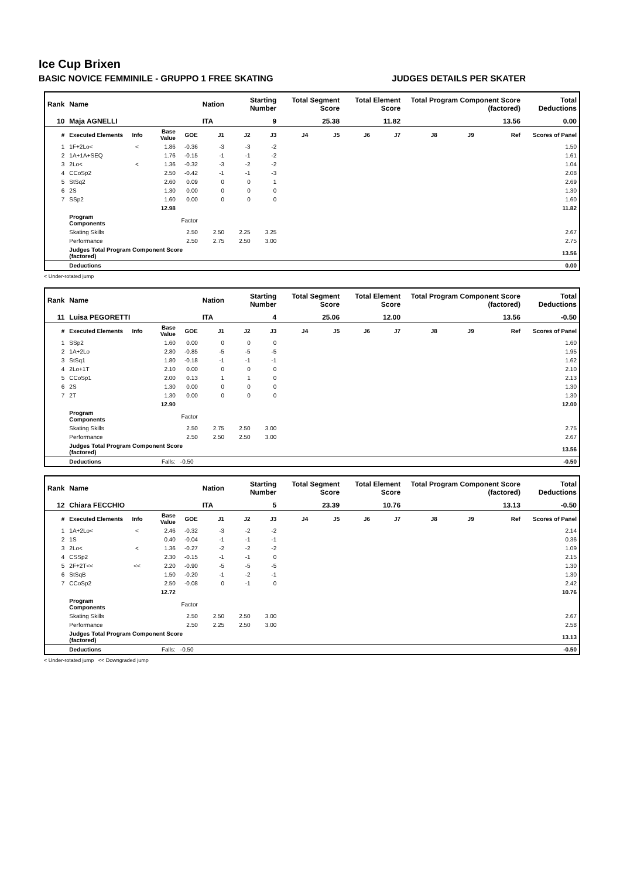Ice Cup Brixen
BASIC NOVICE FEMMINILE - GRUPPO 1 FREE SKATING JUDGES DETAILS PER SKATER
| Rank | Name | | | | Nation | Starting Number | | Total Segment Score | | Total Element Score | | Total Program Component Score (factored) | | | Total Deductions |
| --- | --- | --- | --- | --- | --- | --- | --- | --- | --- | --- | --- | --- | --- | --- | --- |
| 10 | Maja AGNELLI | | | | ITA | 9 | | 25.38 | | 11.82 | | 13.56 | | | 0.00 |
| # | Executed Elements | Info | Base Value | GOE | J1 | J2 | J3 | J4 | J5 | J6 | J7 | J8 | J9 | Ref | Scores of Panel |
| 1 | 1F+2Lo< | < | 1.86 | -0.36 | -3 | -3 | -2 | | | | | | | | 1.50 |
| 2 | 1A+1A+SEQ | | 1.76 | -0.15 | -1 | -1 | -2 | | | | | | | | 1.61 |
| 3 | 2Lo< | < | 1.36 | -0.32 | -3 | -2 | -2 | | | | | | | | 1.04 |
| 4 | CCoSp2 | | 2.50 | -0.42 | -1 | -1 | -3 | | | | | | | | 2.08 |
| 5 | StSq2 | | 2.60 | 0.09 | 0 | 0 | 1 | | | | | | | | 2.69 |
| 6 | 2S | | 1.30 | 0.00 | 0 | 0 | 0 | | | | | | | | 1.30 |
| 7 | SSp2 | | 1.60 | 0.00 | 0 | 0 | 0 | | | | | | | | 1.60 |
| | | | 12.98 | | | | | | | | | | | | 11.82 |
| | Program Components | | | Factor | | | | | | | | | | | |
| | Skating Skills | | | 2.50 | 2.50 | 2.25 | 3.25 | | | | | | | | 2.67 |
| | Performance | | | 2.50 | 2.75 | 2.50 | 3.00 | | | | | | | | 2.75 |
| | Judges Total Program Component Score (factored) | | | | | | | | | | | | | | 13.56 |
| | Deductions | | | | | | | | | | | | | | 0.00 |
< Under-rotated jump
| Rank | Name | | | | Nation | Starting Number | | Total Segment Score | | Total Element Score | | Total Program Component Score (factored) | | | Total Deductions |
| --- | --- | --- | --- | --- | --- | --- | --- | --- | --- | --- | --- | --- | --- | --- | --- |
| 11 | Luisa PEGORETTI | | | | ITA | 4 | | 25.06 | | 12.00 | | 13.56 | | | -0.50 |
| # | Executed Elements | Info | Base Value | GOE | J1 | J2 | J3 | J4 | J5 | J6 | J7 | J8 | J9 | Ref | Scores of Panel |
| 1 | SSp2 | | 1.60 | 0.00 | 0 | 0 | 0 | | | | | | | | 1.60 |
| 2 | 1A+2Lo | | 2.80 | -0.85 | -5 | -5 | -5 | | | | | | | | 1.95 |
| 3 | StSq1 | | 1.80 | -0.18 | -1 | -1 | -1 | | | | | | | | 1.62 |
| 4 | 2Lo+1T | | 2.10 | 0.00 | 0 | 0 | 0 | | | | | | | | 2.10 |
| 5 | CCoSp1 | | 2.00 | 0.13 | 1 | 1 | 0 | | | | | | | | 2.13 |
| 6 | 2S | | 1.30 | 0.00 | 0 | 0 | 0 | | | | | | | | 1.30 |
| 7 | 2T | | 1.30 | 0.00 | 0 | 0 | 0 | | | | | | | | 1.30 |
| | | | 12.90 | | | | | | | | | | | | 12.00 |
| | Program Components | | | Factor | | | | | | | | | | | |
| | Skating Skills | | | 2.50 | 2.75 | 2.50 | 3.00 | | | | | | | | 2.75 |
| | Performance | | | 2.50 | 2.50 | 2.50 | 3.00 | | | | | | | | 2.67 |
| | Judges Total Program Component Score (factored) | | | | | | | | | | | | | | 13.56 |
| | Deductions | | Falls: | -0.50 | | | | | | | | | | | -0.50 |
| Rank | Name | | | | Nation | Starting Number | | Total Segment Score | | Total Element Score | | Total Program Component Score (factored) | | | Total Deductions |
| --- | --- | --- | --- | --- | --- | --- | --- | --- | --- | --- | --- | --- | --- | --- | --- |
| 12 | Chiara FECCHIO | | | | ITA | 5 | | 23.39 | | 10.76 | | 13.13 | | | -0.50 |
| # | Executed Elements | Info | Base Value | GOE | J1 | J2 | J3 | J4 | J5 | J6 | J7 | J8 | J9 | Ref | Scores of Panel |
| 1 | 1A+2Lo< | < | 2.46 | -0.32 | -3 | -2 | -2 | | | | | | | | 2.14 |
| 2 | 1S | | 0.40 | -0.04 | -1 | -1 | -1 | | | | | | | | 0.36 |
| 3 | 2Lo< | < | 1.36 | -0.27 | -2 | -2 | -2 | | | | | | | | 1.09 |
| 4 | CSSp2 | | 2.30 | -0.15 | -1 | -1 | 0 | | | | | | | | 2.15 |
| 5 | 2F+2T<< | << | 2.20 | -0.90 | -5 | -5 | -5 | | | | | | | | 1.30 |
| 6 | StSqB | | 1.50 | -0.20 | -1 | -2 | -1 | | | | | | | | 1.30 |
| 7 | CCoSp2 | | 2.50 | -0.08 | 0 | -1 | 0 | | | | | | | | 2.42 |
| | | | 12.72 | | | | | | | | | | | | 10.76 |
| | Program Components | | | Factor | | | | | | | | | | | |
| | Skating Skills | | | 2.50 | 2.50 | 2.50 | 3.00 | | | | | | | | 2.67 |
| | Performance | | | 2.50 | 2.25 | 2.50 | 3.00 | | | | | | | | 2.58 |
| | Judges Total Program Component Score (factored) | | | | | | | | | | | | | | 13.13 |
| | Deductions | | Falls: | -0.50 | | | | | | | | | | | -0.50 |
< Under-rotated jump << Downgraded jump